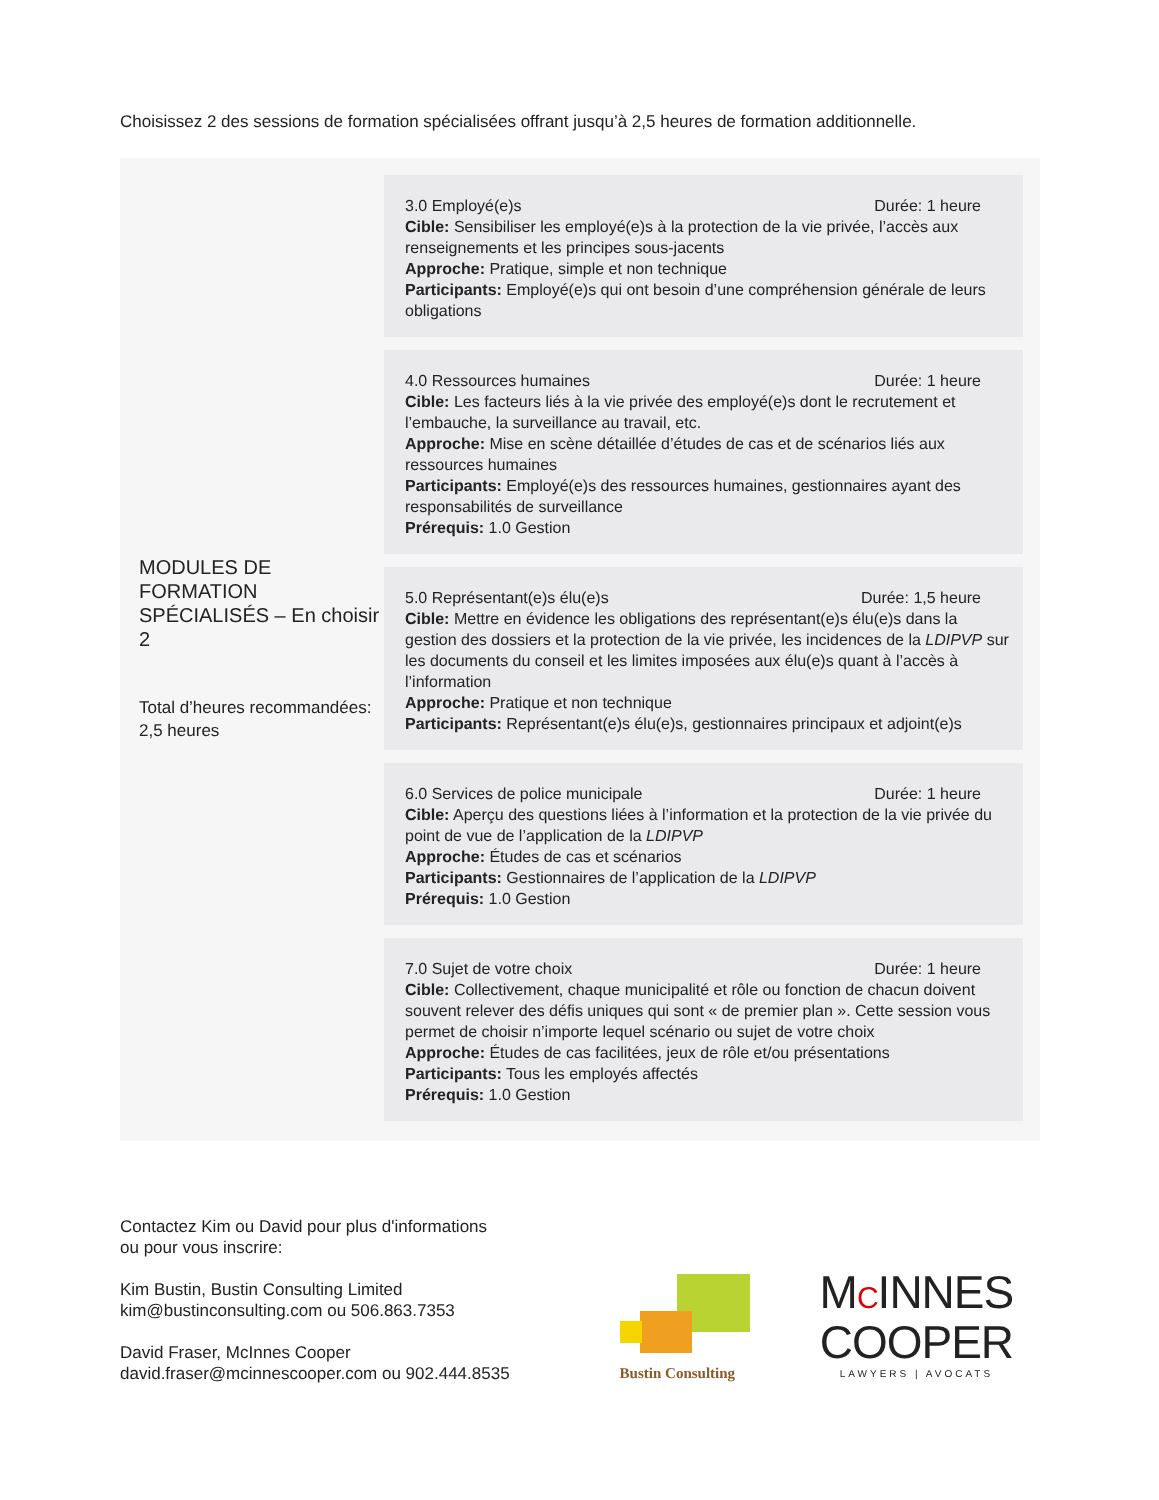Choisissez 2 des sessions de formation spécialisées offrant jusqu’à 2,5 heures de formation additionnelle.
MODULES DE FORMATION SPÉCIALISÉS – En choisir 2
Total d’heures recommandées: 2,5 heures
3.0 Employé(e)s Durée: 1 heure
Cible: Sensibiliser les employé(e)s à la protection de la vie privée, l’accès aux renseignements et les principes sous-jacents
Approche: Pratique, simple et non technique
Participants: Employé(e)s qui ont besoin d’une compréhension générale de leurs obligations
4.0 Ressources humaines Durée: 1 heure
Cible: Les facteurs liés à la vie privée des employé(e)s dont le recrutement et l’embauche, la surveillance au travail, etc.
Approche: Mise en scène détaillée d’études de cas et de scénarios liés aux ressources humaines
Participants: Employé(e)s des ressources humaines, gestionnaires ayant des responsabilités de surveillance
Prérequis: 1.0 Gestion
5.0 Représentant(e)s élu(e)s Durée: 1,5 heure
Cible: Mettre en évidence les obligations des représentant(e)s élu(e)s dans la gestion des dossiers et la protection de la vie privée, les incidences de la LDIPVP sur les documents du conseil et les limites imposées aux élu(e)s quant à l’accès à l’information
Approche: Pratique et non technique
Participants: Représentant(e)s élu(e)s, gestionnaires principaux et adjoint(e)s
6.0 Services de police municipale Durée: 1 heure
Cible: Aperçu des questions liées à l’information et la protection de la vie privée du point de vue de l’application de la LDIPVP
Approche: Études de cas et scénarios
Participants: Gestionnaires de l’application de la LDIPVP
Prérequis: 1.0 Gestion
7.0 Sujet de votre choix Durée: 1 heure
Cible: Collectivement, chaque municipalité et rôle ou fonction de chacun doivent souvent relever des défis uniques qui sont « de premier plan ». Cette session vous permet de choisir n’importe lequel scénario ou sujet de votre choix
Approche: Études de cas facilitées, jeux de rôle et/ou présentations
Participants: Tous les employés affectés
Prérequis: 1.0 Gestion
Contactez Kim ou David pour plus d'informations
ou pour vous inscrire:
Kim Bustin, Bustin Consulting Limited
kim@bustinconsulting.com ou 506.863.7353
David Fraser, McInnes Cooper
david.fraser@mcinnescooper.com ou 902.444.8535
Bustin Consulting
MCINNES
COOPER
LAWYERS | AVOCATS